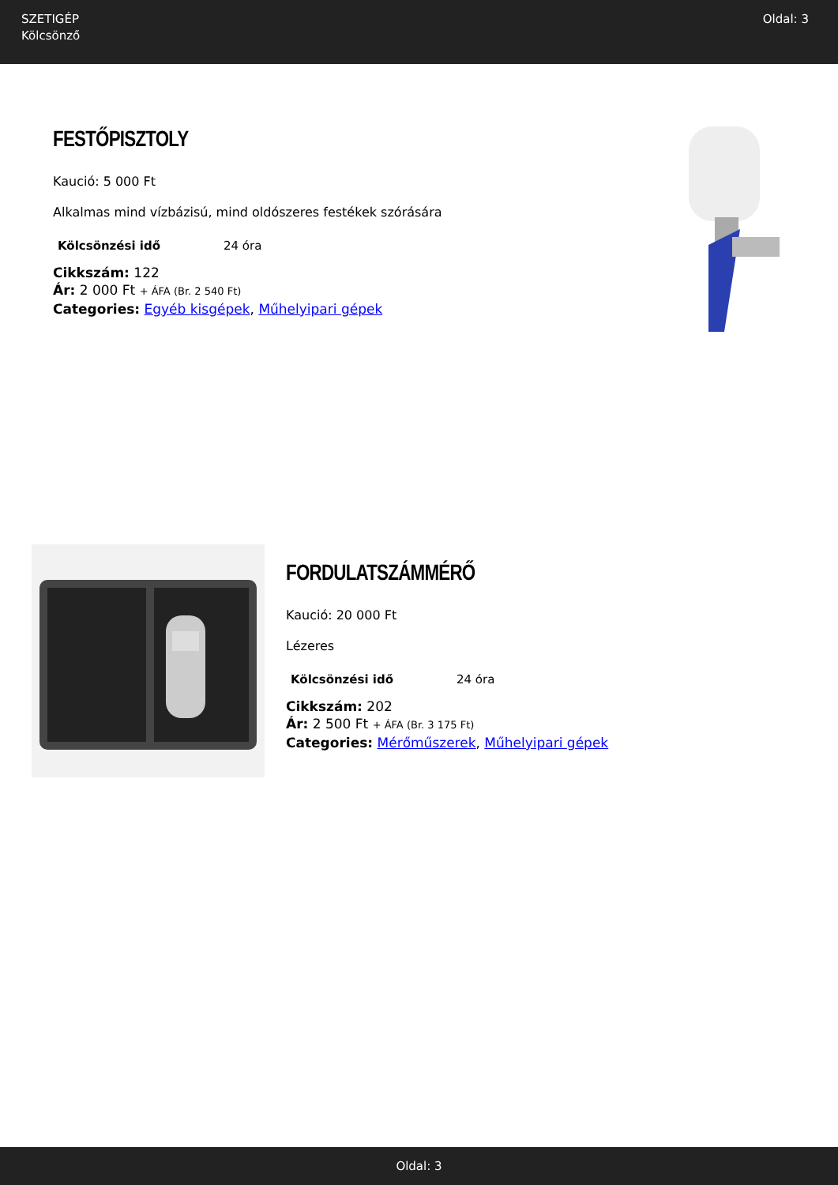SZETIGÉP
Kölcsönző
Oldal: 3
FESTŐPISZTOLY
Kaució: 5 000 Ft
Alkalmas mind vízbázisú, mind oldószeres festékek szórására
| Kölcsönzési idő | 24 óra |
Cikkszám: 122
Ár: 2 000 Ft + ÁFA (Br. 2 540 Ft)
Categories: Egyéb kisgépek, Műhelyipari gépek
FORDULATSZÁMMÉRŐ
Kaució: 20 000 Ft
Lézeres
| Kölcsönzési idő | 24 óra |
Cikkszám: 202
Ár: 2 500 Ft + ÁFA (Br. 3 175 Ft)
Categories: Mérőműszerek, Műhelyipari gépek
Oldal: 3